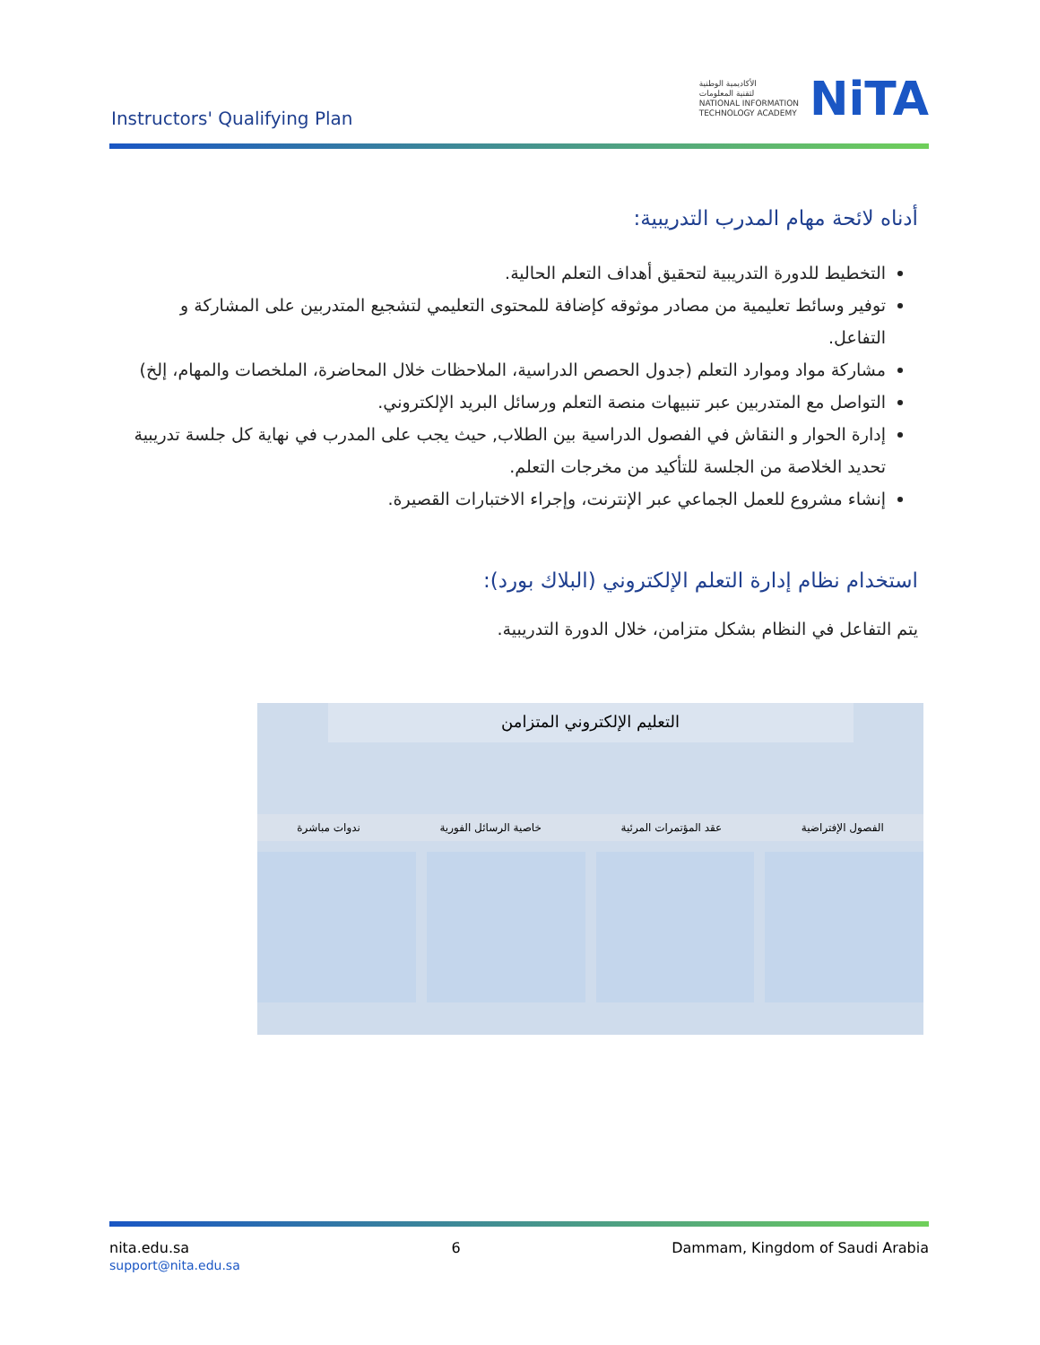Instructors' Qualifying Plan
الأكاديمية الوطنية
لتقنية المعلومات
NATIONAL INFORMATION
TECHNOLOGY ACADEMY
NiTA
أدناه لائحة مهام المدرب التدريبية:
التخطيط للدورة التدريبية لتحقيق أهداف التعلم الحالية.
توفير وسائط تعليمية من مصادر موثوقه كإضافة للمحتوى التعليمي لتشجيع المتدربين على المشاركة و التفاعل.
مشاركة مواد وموارد التعلم (جدول الحصص الدراسية، الملاحظات خلال المحاضرة، الملخصات والمهام، إلخ)
التواصل مع المتدربين عبر تنبيهات منصة التعلم ورسائل البريد الإلكتروني.
إدارة الحوار و النقاش في الفصول الدراسية بين الطلاب, حيث يجب على المدرب في نهاية كل جلسة تدريبية تحديد الخلاصة من الجلسة للتأكيد من مخرجات التعلم.
إنشاء مشروع للعمل الجماعي عبر الإنترنت، وإجراء الاختبارات القصيرة.
استخدام نظام إدارة التعلم الإلكتروني (البلاك بورد):
يتم التفاعل في النظام بشكل متزامن، خلال الدورة التدريبية.
التعليم الإلكتروني المتزامن
الفصول الإفتراضية عقد المؤتمرات المرئية خاصية الرسائل الفورية ندوات مباشرة
nita.edu.sa
support@nita.edu.sa
6 Dammam, Kingdom of Saudi Arabia